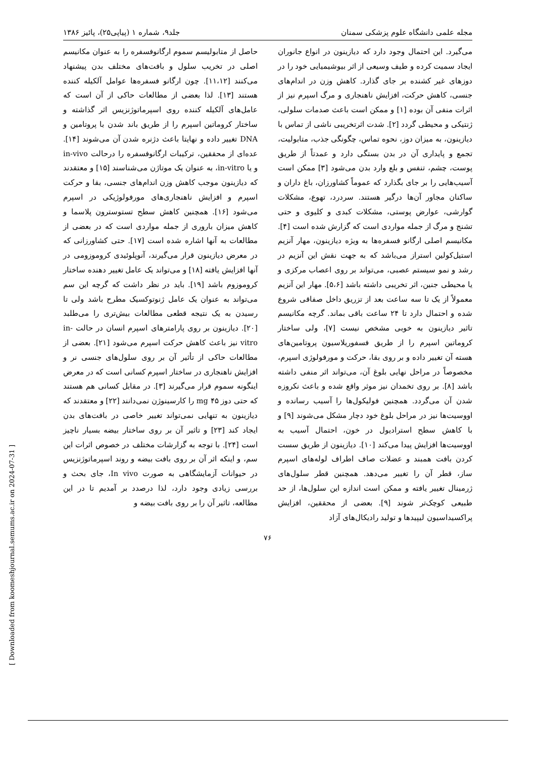[ Downloaded from koomeshjournal.semums.ac.ir on 2024-07-31 ]
مجله علمی دانشگاه علوم پزشکی سمنان جلد۹، شماره ۱ (پیاپی۲۵)، پائیز ۱۳۸۶
می‌گیرد. این احتمال وجود دارد که دیازینون در انواع جانوران ایجاد سمیت کرده و طیف وسیعی از اثر بیوشیمیایی خود را در دوزهای غیر کشنده بر جای گذارد. کاهش وزن در اندام‌های جنسی، کاهش حرکت، افزایش ناهنجاری و مرگ اسپرم نیز از اثرات منفی آن بوده [۱] و ممکن است باعث صدمات سلولی، ژنتیکی و محیطی گردد [۲]. شدت اثرتخریبی ناشی از تماس با دیازینون، به میزان دوز، نحوه تماس، چگونگی جذب، متابولیت، تجمع و پایداری آن در بدن بستگی دارد و عمدتاً از طریق پوست، چشم، تنفس و بلع وارد بدن می‌شود [۳] ممکن است آسیب‌هایی را بر جای بگذارد که عموماً کشاورزان، باغ داران و ساکنان مجاور آن‌ها درگیر هستند. سردرد، تهوع، مشکلات گوارشی، عوارض پوستی، مشکلات کبدی و کلیوی و حتی تشنج و مرگ از جمله مواردی است که گزارش شده است [۴]. مکانیسم اصلی ارگانو فسفره‌ها به ویژه دیازینون، مهار آنزیم استیل‌کولین استراز می‌باشد که به جهت نقش این آنزیم در رشد و نمو سیستم عصبی، می‌تواند بر روی اعصاب مرکزی و یا محیطی جنین، اثر تخریبی داشته باشد [۵،۶]. مهار این آنزیم معمولاً از یک تا سه ساعت بعد از تزریق داخل صفاقی شروع شده و احتمال دارد تا ۲۴ ساعت باقی بماند. گرچه مکانیسم تاثیر دیازینون به خوبی مشخص نیست [۷]، ولی ساختار کروماتین اسپرم را از طریق فسفوریلاسیون پروتامین‌های هسته آن تغییر داده و بر روی بقا، حرکت و مورفولوژی اسپرم، مخصوصاً در مراحل نهایی بلوغ آن، می‌تواند اثر منفی داشته باشد [۸]. بر روی تخمدان نیز موثر واقع شده و باعث نکروزه شدن آن می‌گردد. همچنین فولیکول‌ها را آسیب رسانده و اووسیت‌ها نیز در مراحل بلوغ خود دچار مشکل می‌شوند [۹] و با کاهش سطح استرادیول در خون، احتمال آسیب به اووسیت‌ها افزایش پیدا می‌کند [۱۰]. دیازینون از طریق سست کردن بافت همبند و عضلات صاف اطراف لوله‌های اسپرم ساز، قطر آن را تغییر می‌دهد. همچنین قطر سلول‌های ژرمینال تغییر یافته و ممکن است اندازه این سلول‌ها، از حد طبیعی کوچک‌تر شوند [۹]. بعضی از محققین، افزایش پراکسیداسیون لیپیدها و تولید رادیکال‌های آزاد
حاصل از متابولیسم سموم ارگانوفسفره را به عنوان مکانیسم اصلی در تخریب سلول و بافت‌های مختلف بدن پیشنهاد می‌کنند [۱۱،۱۲]. چون ارگانو فسفره‌ها عوامل آلکیله کننده هستند [۱۳]. لذا بعضی از مطالعات حاکی از آن است که عامل‌های آلکیله کننده روی اسپرماتوژنزیس اثر گذاشته و ساختار کروماتین اسپرم را از طریق باند شدن با پروتامین و DNA تغییر داده و نهایتا باعث دژنره شدن آن می‌شوند [۱۴]. عده‌ای از محققین، ترکیبات ارگانوفسفره را درحالت in-vivo و یا in-vitro، به عنوان یک موتاژن می‌شناسند [۱۵] و معتقدند که دیازینون موجب کاهش وزن اندام‌های جنسی، بقا و حرکت اسپرم و افزایش ناهنجاری‌های مورفولوژیکی در اسپرم می‌شود [۱۶]. همچنین کاهش سطح تستوسترون پلاسما و کاهش میزان باروری از جمله مواردی است که در بعضی از مطالعات به آنها اشاره شده است [۱۷]. حتی کشاورزانی که در معرض دیازینون قرار می‌گیرند، آنوپلوئیدی کروموزومی در آنها افزایش یافته [۱۸] و می‌تواند یک عامل تغییر دهنده ساختار کروموزوم باشد [۱۹]. باید در نظر داشت که گرچه این سم می‌تواند به عنوان یک عامل ژنوتوکسیک مطرح باشد ولی تا رسیدن به یک نتیجه قطعی مطالعات بیش‌تری را می‌طلبد [۲۰]. دیازینون بر روی پارامترهای اسپرم انسان در حالت in-vitro نیز باعث کاهش حرکت اسپرم می‌شود [۲۱]. بعضی از مطالعات حاکی از تأثیر آن بر روی سلول‌های جنسی نر و افزایش ناهنجاری در ساختار اسپرم کسانی است که در معرض اینگونه سموم قرار می‌گیرند [۳]. در مقابل کسانی هم هستند که حتی دوز ۴۵ mg را کارسینوژن نمی‌دانند [۲۲] و معتقدند که دیازینون به تنهایی نمی‌تواند تغییر خاصی در بافت‌های بدن ایجاد کند [۲۳] و تاثیر آن بر روی ساختار بیضه بسیار ناچیز است [۲۴]. با توجه به گزارشات مختلف در خصوص اثرات این سم، و اینکه اثر آن بر روی بافت بیضه و روند اسپرماتوژنزیس در حیوانات آزمایشگاهی به صورت In vivo، جای بحث و بررسی زیادی وجود دارد، لذا درصدد بر آمدیم تا در این مطالعه، تاثیر آن را بر روی بافت بیضه و
۷۶